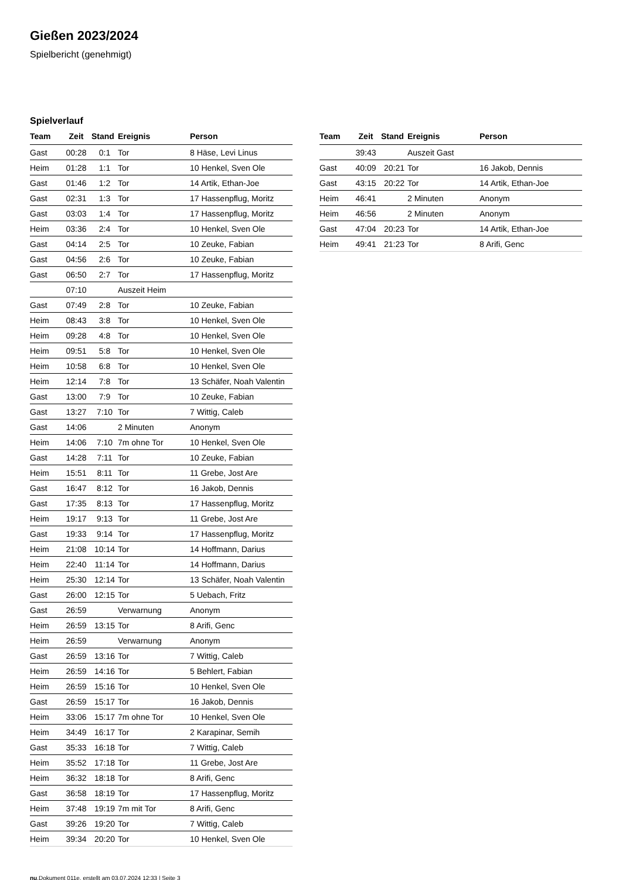Gießen 2023/2024
Spielbericht (genehmigt)
Spielverlauf
| Team | Zeit | Stand | Ereignis | Person |
| --- | --- | --- | --- | --- |
| Gast | 00:28 | 0:1 | Tor | 8 Häse, Levi Linus |
| Heim | 01:28 | 1:1 | Tor | 10 Henkel, Sven Ole |
| Gast | 01:46 | 1:2 | Tor | 14 Artik, Ethan-Joe |
| Gast | 02:31 | 1:3 | Tor | 17 Hassenpflug, Moritz |
| Gast | 03:03 | 1:4 | Tor | 17 Hassenpflug, Moritz |
| Heim | 03:36 | 2:4 | Tor | 10 Henkel, Sven Ole |
| Gast | 04:14 | 2:5 | Tor | 10 Zeuke, Fabian |
| Gast | 04:56 | 2:6 | Tor | 10 Zeuke, Fabian |
| Gast | 06:50 | 2:7 | Tor | 17 Hassenpflug, Moritz |
| | 07:10 | | Auszeit Heim | |
| Gast | 07:49 | 2:8 | Tor | 10 Zeuke, Fabian |
| Heim | 08:43 | 3:8 | Tor | 10 Henkel, Sven Ole |
| Heim | 09:28 | 4:8 | Tor | 10 Henkel, Sven Ole |
| Heim | 09:51 | 5:8 | Tor | 10 Henkel, Sven Ole |
| Heim | 10:58 | 6:8 | Tor | 10 Henkel, Sven Ole |
| Heim | 12:14 | 7:8 | Tor | 13 Schäfer, Noah Valentin |
| Gast | 13:00 | 7:9 | Tor | 10 Zeuke, Fabian |
| Gast | 13:27 | 7:10 | Tor | 7 Wittig, Caleb |
| Gast | 14:06 | | 2 Minuten | Anonym |
| Heim | 14:06 | 7:10 | 7m ohne Tor | 10 Henkel, Sven Ole |
| Gast | 14:28 | 7:11 | Tor | 10 Zeuke, Fabian |
| Heim | 15:51 | 8:11 | Tor | 11 Grebe, Jost Are |
| Gast | 16:47 | 8:12 | Tor | 16 Jakob, Dennis |
| Gast | 17:35 | 8:13 | Tor | 17 Hassenpflug, Moritz |
| Heim | 19:17 | 9:13 | Tor | 11 Grebe, Jost Are |
| Gast | 19:33 | 9:14 | Tor | 17 Hassenpflug, Moritz |
| Heim | 21:08 | 10:14 | Tor | 14 Hoffmann, Darius |
| Heim | 22:40 | 11:14 | Tor | 14 Hoffmann, Darius |
| Heim | 25:30 | 12:14 | Tor | 13 Schäfer, Noah Valentin |
| Gast | 26:00 | 12:15 | Tor | 5 Uebach, Fritz |
| Gast | 26:59 | | Verwarnung | Anonym |
| Heim | 26:59 | 13:15 | Tor | 8 Arifi, Genc |
| Heim | 26:59 | | Verwarnung | Anonym |
| Gast | 26:59 | 13:16 | Tor | 7 Wittig, Caleb |
| Heim | 26:59 | 14:16 | Tor | 5 Behlert, Fabian |
| Heim | 26:59 | 15:16 | Tor | 10 Henkel, Sven Ole |
| Gast | 26:59 | 15:17 | Tor | 16 Jakob, Dennis |
| Heim | 33:06 | 15:17 | 7m ohne Tor | 10 Henkel, Sven Ole |
| Heim | 34:49 | 16:17 | Tor | 2 Karapinar, Semih |
| Gast | 35:33 | 16:18 | Tor | 7 Wittig, Caleb |
| Heim | 35:52 | 17:18 | Tor | 11 Grebe, Jost Are |
| Heim | 36:32 | 18:18 | Tor | 8 Arifi, Genc |
| Gast | 36:58 | 18:19 | Tor | 17 Hassenpflug, Moritz |
| Heim | 37:48 | 19:19 | 7m mit Tor | 8 Arifi, Genc |
| Gast | 39:26 | 19:20 | Tor | 7 Wittig, Caleb |
| Heim | 39:34 | 20:20 | Tor | 10 Henkel, Sven Ole |
| Team | Zeit | Stand | Ereignis | Person |
| --- | --- | --- | --- | --- |
| | 39:43 | | Auszeit Gast | |
| Gast | 40:09 | 20:21 | Tor | 16 Jakob, Dennis |
| Gast | 43:15 | 20:22 | Tor | 14 Artik, Ethan-Joe |
| Heim | 46:41 | | 2 Minuten | Anonym |
| Heim | 46:56 | | 2 Minuten | Anonym |
| Gast | 47:04 | 20:23 | Tor | 14 Artik, Ethan-Joe |
| Heim | 49:41 | 21:23 | Tor | 8 Arifi, Genc |
nu.Dokument 011e, erstellt am 03.07.2024 12:33 | Seite 3